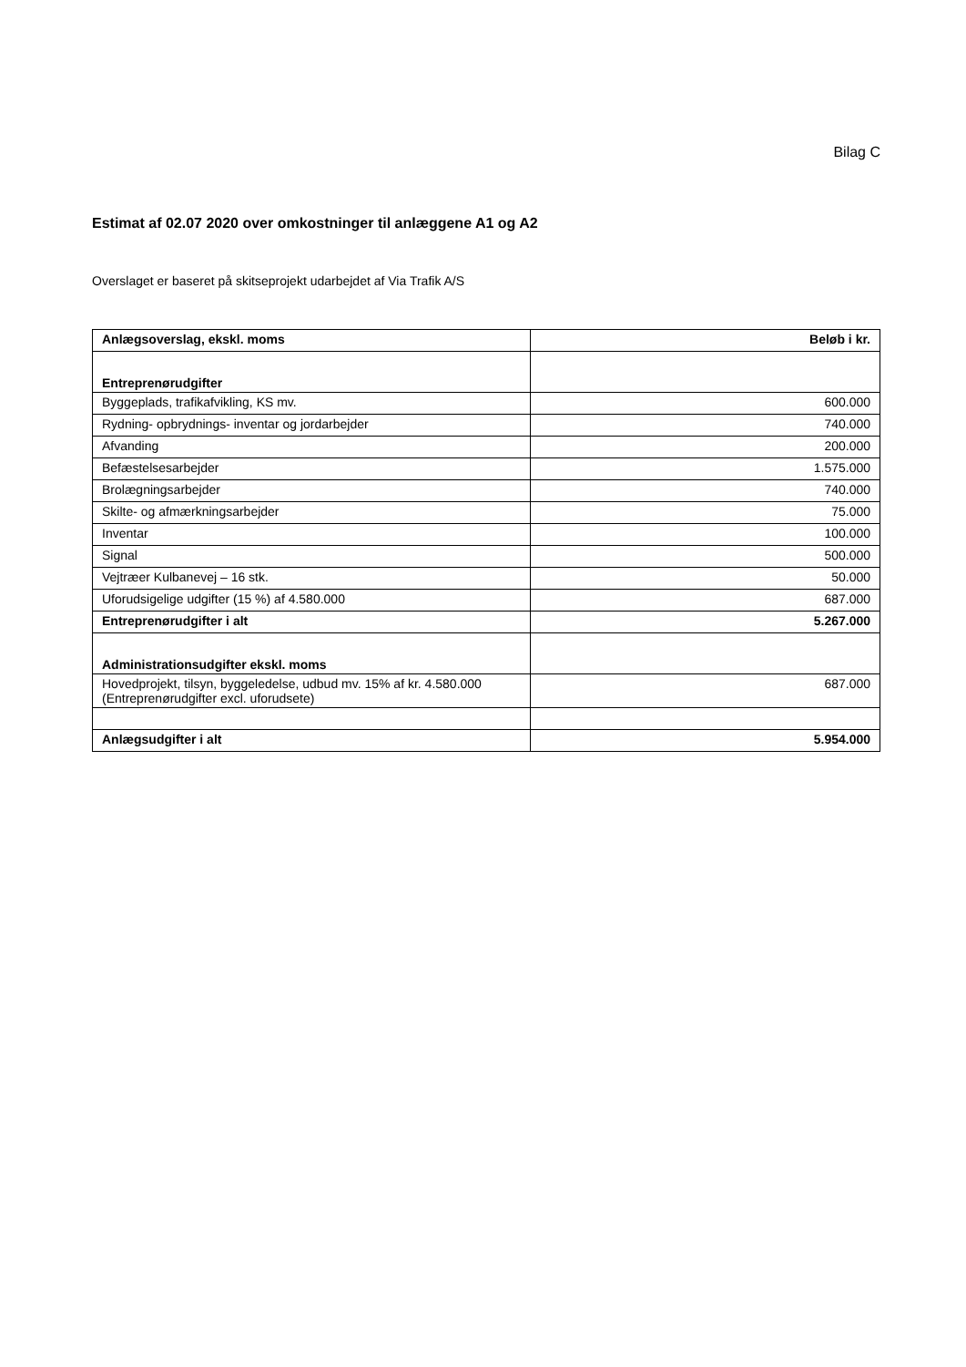Bilag C
Estimat af 02.07 2020 over omkostninger til anlæggene A1 og A2
Overslaget er baseret på skitseprojekt udarbejdet af Via Trafik A/S
| Anlægsoverslag, ekskl. moms | Beløb i kr. |
| --- | --- |
| Entreprenørudgifter | |
| Byggeplads, trafikafvikling, KS mv. | 600.000 |
| Rydning- opbrydnings- inventar og jordarbejder | 740.000 |
| Afvanding | 200.000 |
| Befæstelsesarbejder | 1.575.000 |
| Brolægningsarbejder | 740.000 |
| Skilte- og afmærkningsarbejder | 75.000 |
| Inventar | 100.000 |
| Signal | 500.000 |
| Vejtræer Kulbanevej – 16 stk. | 50.000 |
| Uforudsigelige udgifter (15 %) af 4.580.000 | 687.000 |
| Entreprenørudgifter i alt | 5.267.000 |
| Administrationsudgifter ekskl. moms | |
| Hovedprojekt, tilsyn, byggeledelse, udbud mv. 15% af kr. 4.580.000 (Entreprenørudgifter excl. uforudsete) | 687.000 |
| Anlægsudgifter i alt | 5.954.000 |